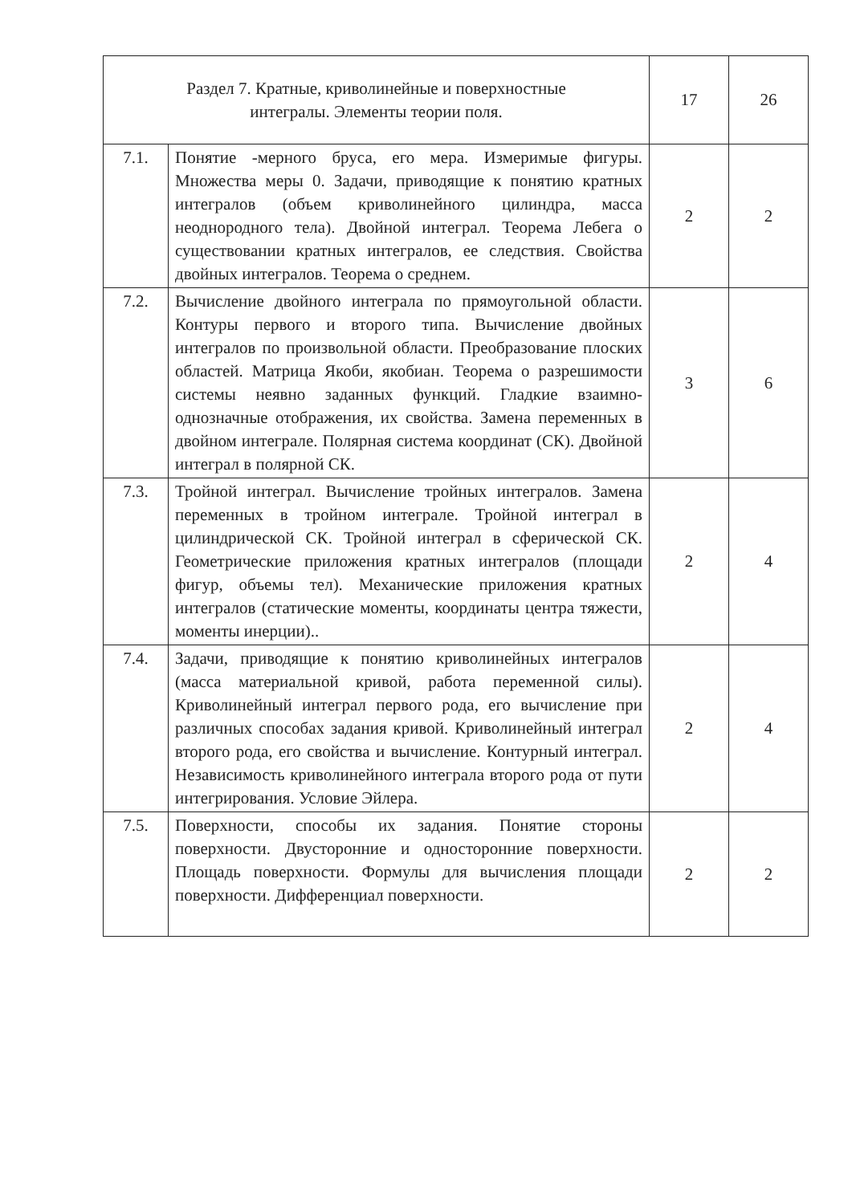| Раздел 7. Кратные, криволинейные и поверхностные интегралы. Элементы теории поля. | | 17 | 26 |
| 7.1. | Понятие -мерного бруса, его мера. Измеримые фигуры. Множества меры 0. Задачи, приводящие к понятию кратных интегралов (объем криволинейного цилиндра, масса неоднородного тела). Двойной интеграл. Теорема Лебега о существовании кратных интегралов, ее следствия. Свойства двойных интегралов. Теорема о среднем. | 2 | 2 |
| 7.2. | Вычисление двойного интеграла по прямоугольной области. Контуры первого и второго типа. Вычисление двойных интегралов по произвольной области. Преобразование плоских областей. Матрица Якоби, якобиан. Теорема о разрешимости системы неявно заданных функций. Гладкие взаимно-однозначные отображения, их свойства. Замена переменных в двойном интеграле. Полярная система координат (СК). Двойной интеграл в полярной СК. | 3 | 6 |
| 7.3. | Тройной интеграл. Вычисление тройных интегралов. Замена переменных в тройном интеграле. Тройной интеграл в цилиндрической СК. Тройной интеграл в сферической СК. Геометрические приложения кратных интегралов (площади фигур, объемы тел). Механические приложения кратных интегралов (статические моменты, координаты центра тяжести, моменты инерции).. | 2 | 4 |
| 7.4. | Задачи, приводящие к понятию криволинейных интегралов (масса материальной кривой, работа переменной силы). Криволинейный интеграл первого рода, его вычисление при различных способах задания кривой. Криволинейный интеграл второго рода, его свойства и вычисление. Контурный интеграл. Независимость криволинейного интеграла второго рода от пути интегрирования. Условие Эйлера. | 2 | 4 |
| 7.5. | Поверхности, способы их задания. Понятие стороны поверхности. Двусторонние и односторонние поверхности. Площадь поверхности. Формулы для вычисления площади поверхности. Дифференциал поверхности. | 2 | 2 |